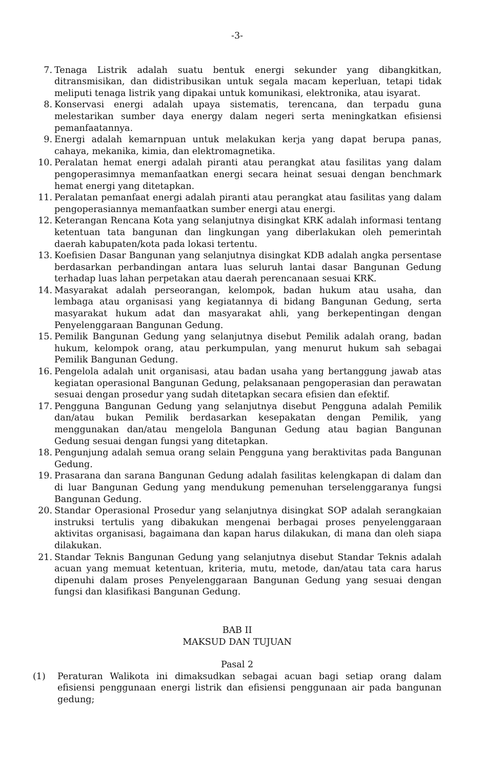-3-
7. Tenaga Listrik adalah suatu bentuk energi sekunder yang dibangkitkan, ditransmisikan, dan didistribusikan untuk segala macam keperluan, tetapi tidak meliputi tenaga listrik yang dipakai untuk komunikasi, elektronika, atau isyarat.
8. Konservasi energi adalah upaya sistematis, terencana, dan terpadu guna melestarikan sumber daya energy dalam negeri serta meningkatkan efisiensi pemanfaatannya.
9. Energi adalah kemarnpuan untuk melakukan kerja yang dapat berupa panas, cahaya, mekanika, kimia, dan elektromagnetika.
10. Peralatan hemat energi adalah piranti atau perangkat atau fasilitas yang dalam pengoperasimnya memanfaatkan energi secara heinat sesuai dengan benchmark hemat energi yang ditetapkan.
11. Peralatan pemanfaat energi adalah piranti atau perangkat atau fasilitas yang dalam pengoperasiannya memanfaatkan sumber energi atau energi.
12. Keterangan Rencana Kota yang selanjutnya disingkat KRK adalah informasi tentang ketentuan tata bangunan dan lingkungan yang diberlakukan oleh pemerintah daerah kabupaten/kota pada lokasi tertentu.
13. Koefisien Dasar Bangunan yang selanjutnya disingkat KDB adalah angka persentase berdasarkan perbandingan antara luas seluruh lantai dasar Bangunan Gedung terhadap luas lahan perpetakan atau daerah perencanaan sesuai KRK.
14. Masyarakat adalah perseorangan, kelompok, badan hukum atau usaha, dan lembaga atau organisasi yang kegiatannya di bidang Bangunan Gedung, serta masyarakat hukum adat dan masyarakat ahli, yang berkepentingan dengan Penyelenggaraan Bangunan Gedung.
15. Pemilik Bangunan Gedung yang selanjutnya disebut Pemilik adalah orang, badan hukum, kelompok orang, atau perkumpulan, yang menurut hukum sah sebagai Pemilik Bangunan Gedung.
16. Pengelola adalah unit organisasi, atau badan usaha yang bertanggung jawab atas kegiatan operasional Bangunan Gedung, pelaksanaan pengoperasian dan perawatan sesuai dengan prosedur yang sudah ditetapkan secara efisien dan efektif.
17. Pengguna Bangunan Gedung yang selanjutnya disebut Pengguna adalah Pemilik dan/atau bukan Pemilik berdasarkan kesepakatan dengan Pemilik, yang menggunakan dan/atau mengelola Bangunan Gedung atau bagian Bangunan Gedung sesuai dengan fungsi yang ditetapkan.
18. Pengunjung adalah semua orang selain Pengguna yang beraktivitas pada Bangunan Gedung.
19. Prasarana dan sarana Bangunan Gedung adalah fasilitas kelengkapan di dalam dan di luar Bangunan Gedung yang mendukung pemenuhan terselenggaranya fungsi Bangunan Gedung.
20. Standar Operasional Prosedur yang selanjutnya disingkat SOP adalah serangkaian instruksi tertulis yang dibakukan mengenai berbagai proses penyelenggaraan aktivitas organisasi, bagaimana dan kapan harus dilakukan, di mana dan oleh siapa dilakukan.
21. Standar Teknis Bangunan Gedung yang selanjutnya disebut Standar Teknis adalah acuan yang memuat ketentuan, kriteria, mutu, metode, dan/atau tata cara harus dipenuhi dalam proses Penyelenggaraan Bangunan Gedung yang sesuai dengan fungsi dan klasifikasi Bangunan Gedung.
BAB II
MAKSUD DAN TUJUAN
Pasal 2
(1) Peraturan Walikota ini dimaksudkan sebagai acuan bagi setiap orang dalam efisiensi penggunaan energi listrik dan efisiensi penggunaan air pada bangunan gedung;